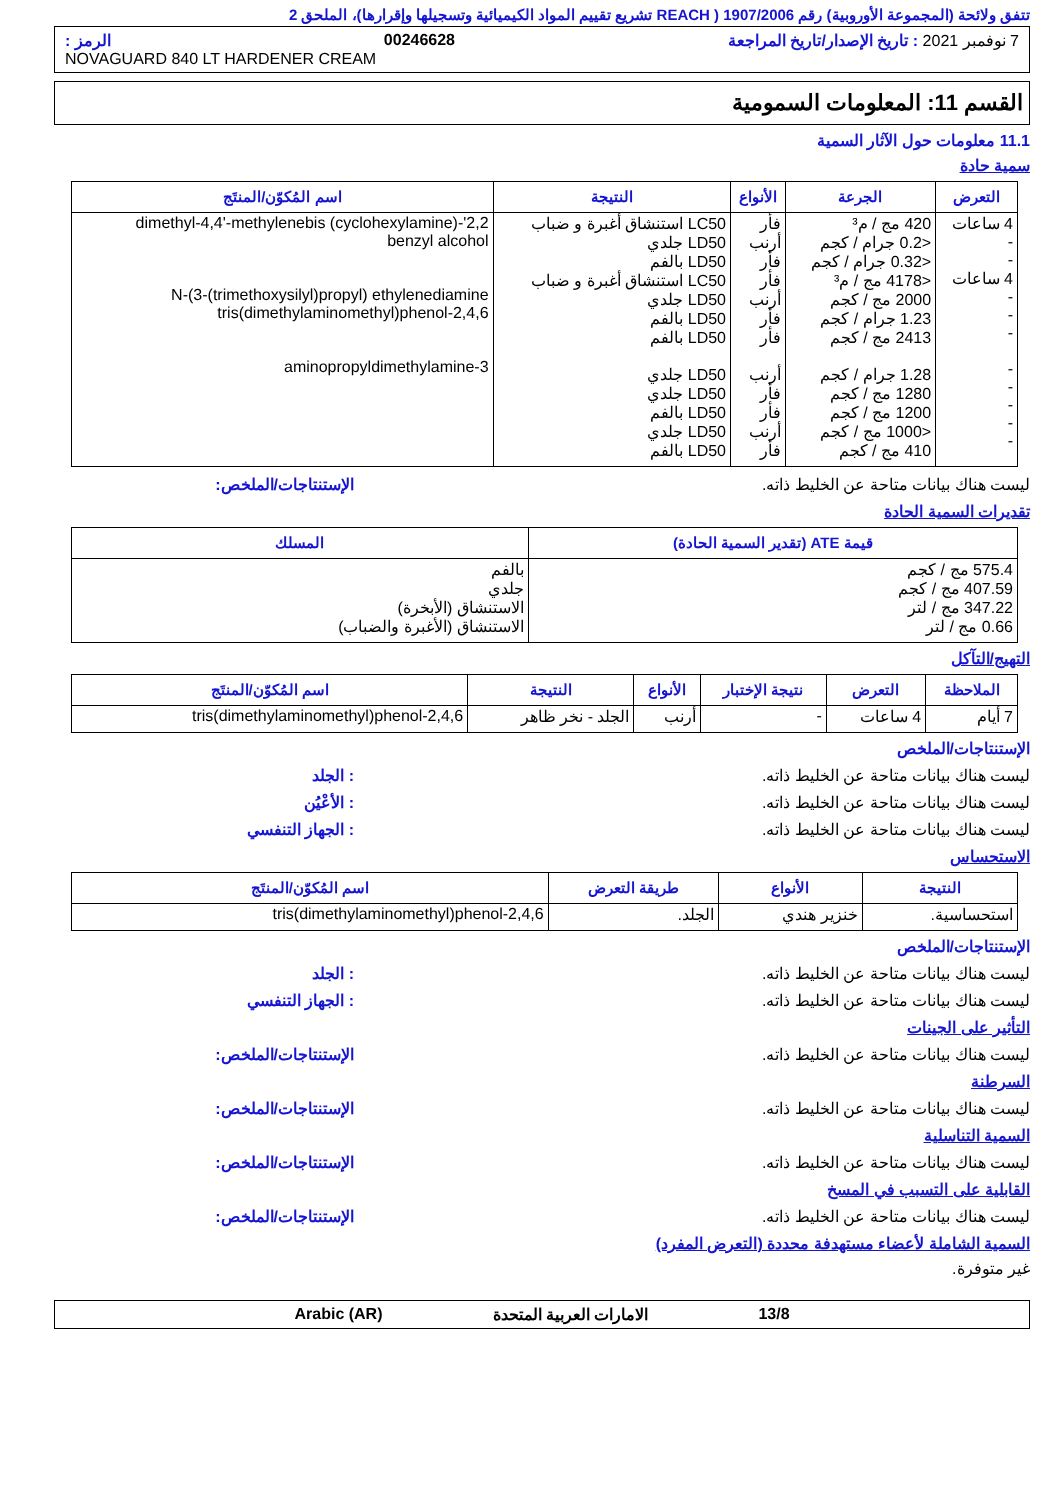تتفق ولائحة (المجموعة الأوروبية) رقم 1907/2006 ( REACH تشريع تقييم المواد الكيميائية وتسجيلها وإقرارها)، الملحق 2
7 نوفمبر 2021 : تاريخ الإصدار/تاريخ المراجعة 00246628 الرمز :
NOVAGUARD 840 LT HARDENER CREAM
القسم 11: المعلومات السمومية
11.1 معلومات حول الآثار السمية
سمية حادة
| التعرض | الجرعة | الأنواع | النتيجة | اسم المُكوّن/المنتَج |
| --- | --- | --- | --- | --- |
| 4 ساعات - - 4 ساعات - - - - - - - - | 420 مج / م³ <0.2 جرام / كجم <0.32 جرام / كجم <4178 مج / م³ 2000 مج / كجم 1.23 جرام / كجم 2413 مج / كجم 1.28 جرام / كجم 1280 مج / كجم 1200 مج / كجم <1000 مج / كجم 410 مج / كجم | فأر أرنب فأر فأر أرنب فأر فأر أرنب فأر فأر أرنب فأر | LC50 استنشاق أغبرة و ضباب LD50 جلدي LD50 بالفم LC50 استنشاق أغبرة و ضباب LD50 جلدي LD50 بالفم LD50 بالفم LD50 جلدي LD50 جلدي LD50 بالفم LD50 جلدي LD50 بالفم | 2,2'-dimethyl-4,4'-methylenebis (cyclohexylamine) benzyl alcohol N-(3-(trimethoxysilyl)propyl) ethylenediamine 2,4,6-tris(dimethylaminomethyl)phenol 3-aminopropyldimethylamine |
ليست هناك بيانات متاحة عن الخليط ذاته. الإستنتاجات/الملخص:
تقديرات السمية الحادة
| قيمة ATE (تقدير السمية الحادة) | المسلك |
| --- | --- |
| 575.4 مج / كجم 407.59 مج / كجم 347.22 مج / لتر 0.66 مج / لتر | بالفم جلدي الاستنشاق (الأبخرة) الاستنشاق (الأغبرة والضباب) |
التهيج/التآكل
| الملاحظة | التعرض | نتيجة الإختبار | الأنواع | النتيجة | اسم المُكوّن/المنتَج |
| --- | --- | --- | --- | --- | --- |
| 7 أيام | 4 ساعات | - | أرنب | الجلد - نخر ظاهر | 2,4,6-tris(dimethylaminomethyl)phenol |
الإستنتاجات/الملخص
ليست هناك بيانات متاحة عن الخليط ذاته.: الجلد
ليست هناك بيانات متاحة عن الخليط ذاته.: الأعْيُن
ليست هناك بيانات متاحة عن الخليط ذاته.: الجهاز التنفسي
الاستحساس
| النتيجة | الأنواع | طريقة التعرض | اسم المُكوّن/المنتَج |
| --- | --- | --- | --- |
| استحساسية. | خنزير هندي | الجلد. | 2,4,6-tris(dimethylaminomethyl)phenol |
الإستنتاجات/الملخص
ليست هناك بيانات متاحة عن الخليط ذاته.: الجلد
ليست هناك بيانات متاحة عن الخليط ذاته.: الجهاز التنفسي
التأثير على الجينات
ليست هناك بيانات متاحة عن الخليط ذاته. الإستنتاجات/الملخص:
السرطنة
ليست هناك بيانات متاحة عن الخليط ذاته. الإستنتاجات/الملخص:
السمية التناسلية
ليست هناك بيانات متاحة عن الخليط ذاته. الإستنتاجات/الملخص:
القابلية على التسبب في المسخ
ليست هناك بيانات متاحة عن الخليط ذاته. الإستنتاجات/الملخص:
السمية الشاملة لأعضاء مستهدفة محددة (التعرض المفرد)
غير متوفرة.
13/8 الامارات العربية المتحدة Arabic (AR)